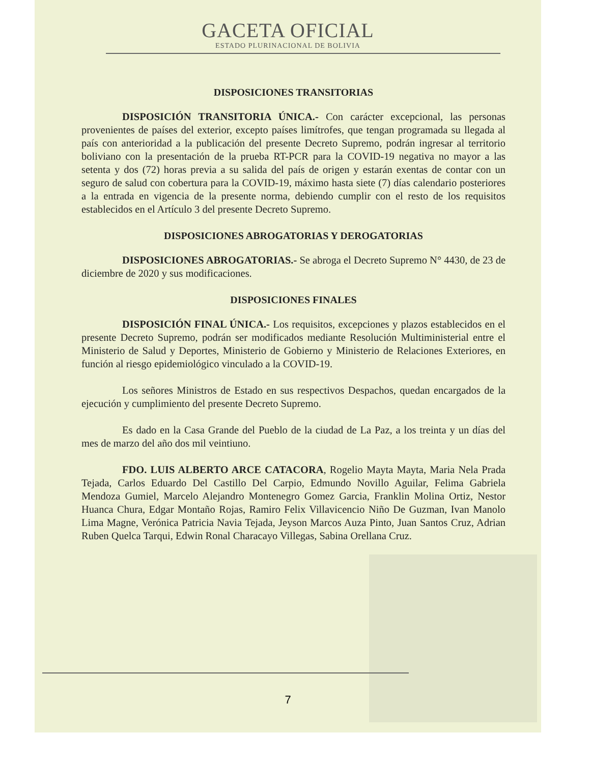GACETA OFICIAL
ESTADO PLURINACIONAL DE BOLIVIA
DISPOSICIONES TRANSITORIAS
DISPOSICIÓN TRANSITORIA ÚNICA.- Con carácter excepcional, las personas provenientes de países del exterior, excepto países limítrofes, que tengan programada su llegada al país con anterioridad a la publicación del presente Decreto Supremo, podrán ingresar al territorio boliviano con la presentación de la prueba RT-PCR para la COVID-19 negativa no mayor a las setenta y dos (72) horas previa a su salida del país de origen y estarán exentas de contar con un seguro de salud con cobertura para la COVID-19, máximo hasta siete (7) días calendario posteriores a la entrada en vigencia de la presente norma, debiendo cumplir con el resto de los requisitos establecidos en el Artículo 3 del presente Decreto Supremo.
DISPOSICIONES ABROGATORIAS Y DEROGATORIAS
DISPOSICIONES ABROGATORIAS.- Se abroga el Decreto Supremo N° 4430, de 23 de diciembre de 2020 y sus modificaciones.
DISPOSICIONES FINALES
DISPOSICIÓN FINAL ÚNICA.- Los requisitos, excepciones y plazos establecidos en el presente Decreto Supremo, podrán ser modificados mediante Resolución Multiministerial entre el Ministerio de Salud y Deportes, Ministerio de Gobierno y Ministerio de Relaciones Exteriores, en función al riesgo epidemiológico vinculado a la COVID-19.
Los señores Ministros de Estado en sus respectivos Despachos, quedan encargados de la ejecución y cumplimiento del presente Decreto Supremo.
Es dado en la Casa Grande del Pueblo de la ciudad de La Paz, a los treinta y un días del mes de marzo del año dos mil veintiuno.
FDO. LUIS ALBERTO ARCE CATACORA, Rogelio Mayta Mayta, Maria Nela Prada Tejada, Carlos Eduardo Del Castillo Del Carpio, Edmundo Novillo Aguilar, Felima Gabriela Mendoza Gumiel, Marcelo Alejandro Montenegro Gomez Garcia, Franklin Molina Ortiz, Nestor Huanca Chura, Edgar Montaño Rojas, Ramiro Felix Villavicencio Niño De Guzman, Ivan Manolo Lima Magne, Verónica Patricia Navia Tejada, Jeyson Marcos Auza Pinto, Juan Santos Cruz, Adrian Ruben Quelca Tarqui, Edwin Ronal Characayo Villegas, Sabina Orellana Cruz.
7